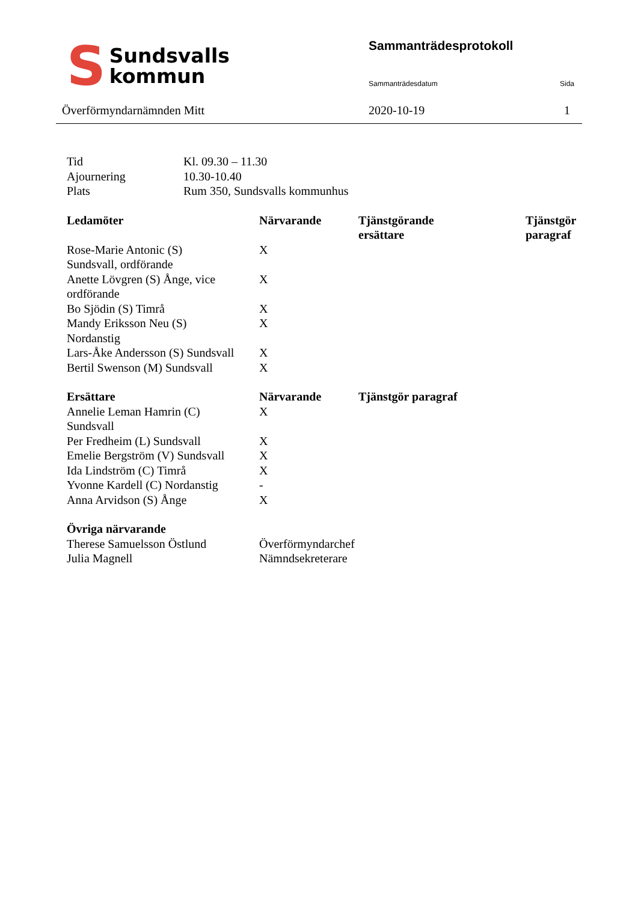S
Sundsvalls
kommun
Sammanträdesprotokoll
Sammanträdesdatum Sida
Överförmyndarnämnden Mitt 2020-10-19 1
| Tid | Kl. 09.30 – 11.30 |
| Ajournering | 10.30-10.40 |
| Plats | Rum 350, Sundsvalls kommunhus |
| Ledamöter | Närvarande | Tjänstgörande ersättare | Tjänstgör paragraf |
| --- | --- | --- | --- |
| Rose-Marie Antonic (S) Sundsvall, ordförande | X | | |
| Anette Lövgren (S) Ånge, vice ordförande | X | | |
| Bo Sjödin (S) Timrå | X | | |
| Mandy Eriksson Neu (S) Nordanstig | X | | |
| Lars-Åke Andersson (S) Sundsvall | X | | |
| Bertil Swenson (M) Sundsvall | X | | |
| Ersättare | Närvarande | Tjänstgör paragraf |
| --- | --- | --- |
| Annelie Leman Hamrin (C) Sundsvall | X | |
| Per Fredheim (L) Sundsvall | X | |
| Emelie Bergström (V) Sundsvall | X | |
| Ida Lindström (C) Timrå | X | |
| Yvonne Kardell (C) Nordanstig | - | |
| Anna Arvidson (S) Ånge | X | |
| Övriga närvarande | |
| --- | --- |
| Therese Samuelsson Östlund | Överförmyndarchef |
| Julia Magnell | Nämndsekreterare |